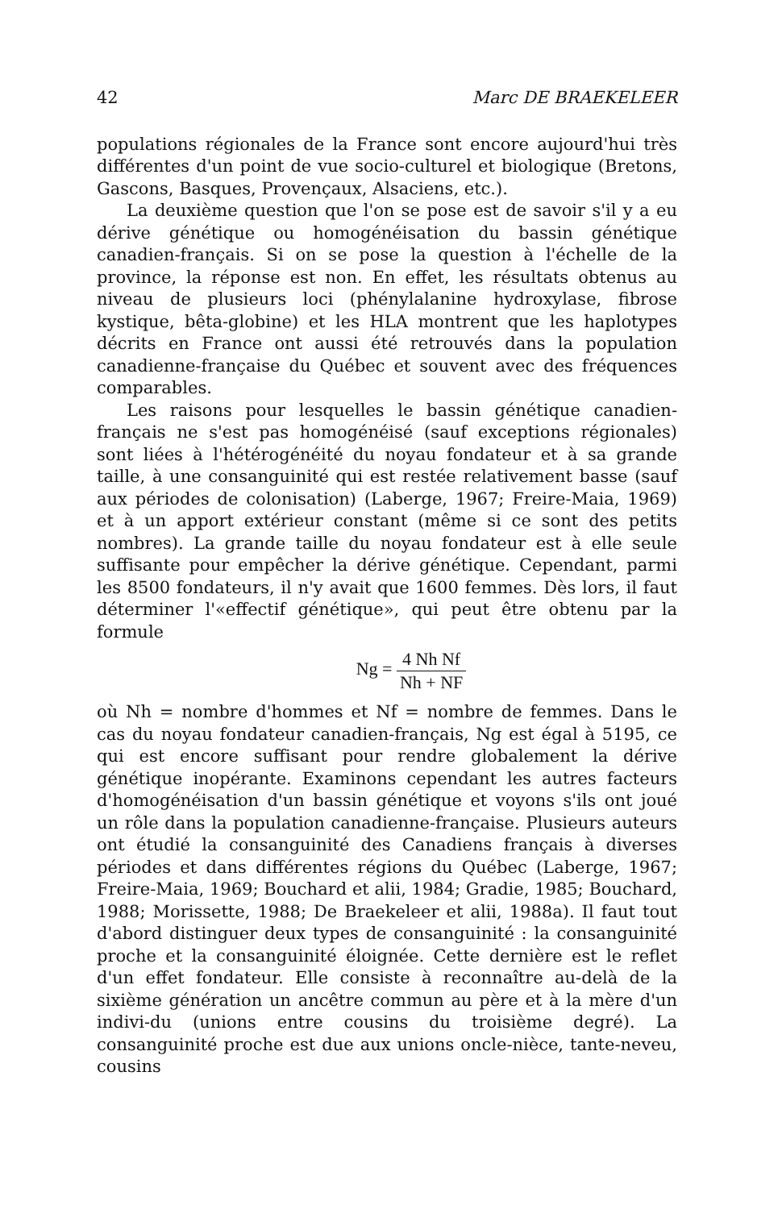42 Marc DE BRAEKELEER
populations régionales de la France sont encore aujourd'hui très différentes d'un point de vue socio-culturel et biologique (Bretons, Gascons, Basques, Provençaux, Alsaciens, etc.).
La deuxième question que l'on se pose est de savoir s'il y a eu dérive génétique ou homogénéisation du bassin génétique canadien-français. Si on se pose la question à l'échelle de la province, la réponse est non. En effet, les résultats obtenus au niveau de plusieurs loci (phénylalanine hydroxylase, fibrose kystique, bêta-globine) et les HLA montrent que les haplotypes décrits en France ont aussi été retrouvés dans la population canadienne-française du Québec et souvent avec des fréquences comparables.
Les raisons pour lesquelles le bassin génétique canadien-français ne s'est pas homogénéisé (sauf exceptions régionales) sont liées à l'hétérogénéité du noyau fondateur et à sa grande taille, à une consanguinité qui est restée relativement basse (sauf aux périodes de colonisation) (Laberge, 1967; Freire-Maia, 1969) et à un apport extérieur constant (même si ce sont des petits nombres). La grande taille du noyau fondateur est à elle seule suffisante pour empêcher la dérive génétique. Cependant, parmi les 8500 fondateurs, il n'y avait que 1600 femmes. Dès lors, il faut déterminer l'«effectif génétique», qui peut être obtenu par la formule
Ng = 4 Nh Nf Nh + NF
où Nh = nombre d'hommes et Nf = nombre de femmes. Dans le cas du noyau fondateur canadien-français, Ng est égal à 5195, ce qui est encore suffisant pour rendre globalement la dérive génétique inopérante. Examinons cependant les autres facteurs d'homogénéisation d'un bassin génétique et voyons s'ils ont joué un rôle dans la population canadienne-française. Plusieurs auteurs ont étudié la consanguinité des Canadiens français à diverses périodes et dans différentes régions du Québec (Laberge, 1967; Freire-Maia, 1969; Bouchard et alii, 1984; Gradie, 1985; Bouchard, 1988; Morissette, 1988; De Braekeleer et alii, 1988a). Il faut tout d'abord distinguer deux types de consanguinité : la consanguinité proche et la consanguinité éloignée. Cette dernière est le reflet d'un effet fondateur. Elle consiste à reconnaître au-delà de la sixième génération un ancêtre commun au père et à la mère d'un indivi-du (unions entre cousins du troisième degré). La consanguinité proche est due aux unions oncle-nièce, tante-neveu, cousins